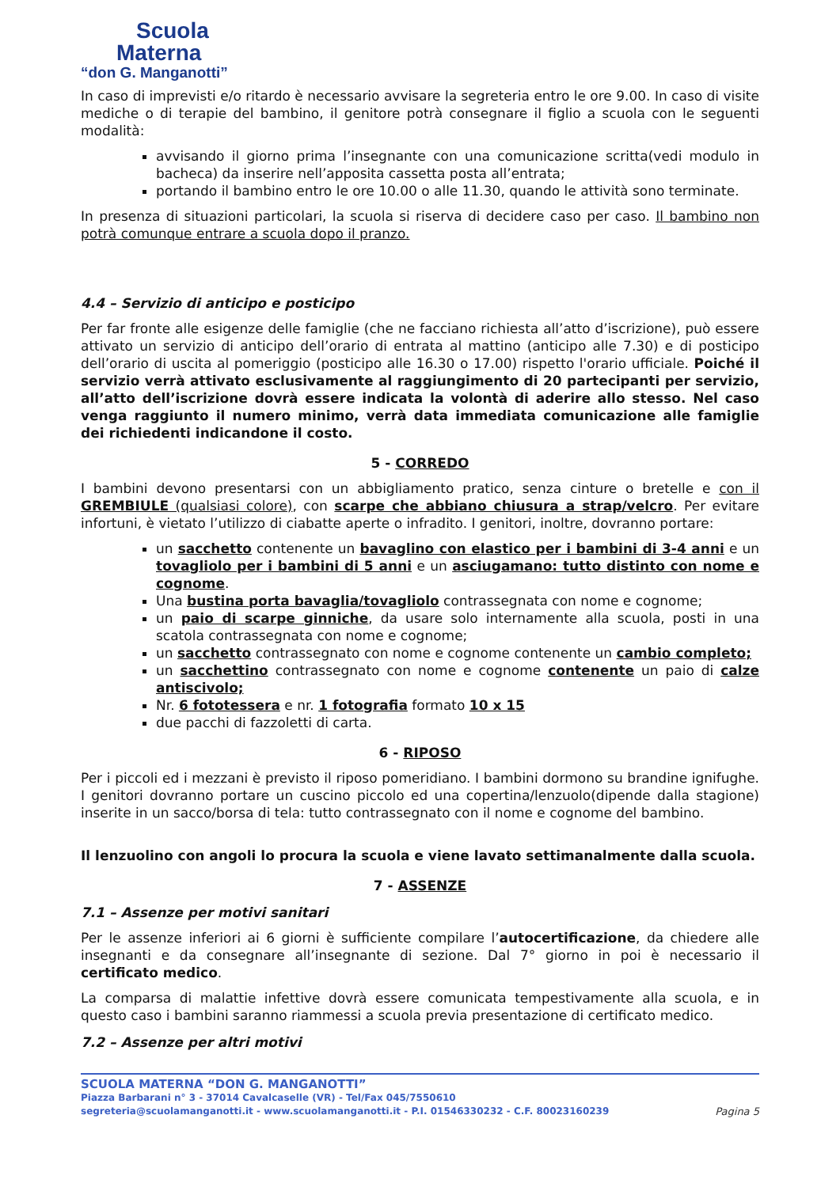Scuola
Materna
“don G. Manganotti”
In caso di imprevisti e/o ritardo è necessario avvisare la segreteria entro le ore 9.00. In caso di visite mediche o di terapie del bambino, il genitore potrà consegnare il figlio a scuola con le seguenti modalità:
avvisando il giorno prima l’insegnante con una comunicazione scritta(vedi modulo in bacheca) da inserire nell’apposita cassetta posta all’entrata;
portando il bambino entro le ore 10.00 o alle 11.30, quando le attività sono terminate.
In presenza di situazioni particolari, la scuola si riserva di decidere caso per caso. Il bambino non potrà comunque entrare a scuola dopo il pranzo.
4.4 – Servizio di anticipo e posticipo
Per far fronte alle esigenze delle famiglie (che ne facciano richiesta all’atto d’iscrizione), può essere attivato un servizio di anticipo dell’orario di entrata al mattino (anticipo alle 7.30) e di posticipo dell’orario di uscita al pomeriggio (posticipo alle 16.30 o 17.00) rispetto l'orario ufficiale. Poiché il servizio verrà attivato esclusivamente al raggiungimento di 20 partecipanti per servizio, all’atto dell’iscrizione dovrà essere indicata la volontà di aderire allo stesso. Nel caso venga raggiunto il numero minimo, verrà data immediata comunicazione alle famiglie dei richiedenti indicandone il costo.
5 - CORREDO
I bambini devono presentarsi con un abbigliamento pratico, senza cinture o bretelle e con il GREMBIULE (qualsiasi colore), con scarpe che abbiano chiusura a strap/velcro. Per evitare infortuni, è vietato l’utilizzo di ciabatte aperte o infradito. I genitori, inoltre, dovranno portare:
un sacchetto contenente un bavaglino con elastico per i bambini di 3-4 anni e un tovagliolo per i bambini di 5 anni e un asciugamano: tutto distinto con nome e cognome.
Una bustina porta bavaglia/tovagliolo contrassegnata con nome e cognome;
un paio di scarpe ginniche, da usare solo internamente alla scuola, posti in una scatola contrassegnata con nome e cognome;
un sacchetto contrassegnato con nome e cognome contenente un cambio completo;
un sacchettino contrassegnato con nome e cognome contenente un paio di calze antiscivolo;
Nr. 6 fototessera e nr. 1 fotografia formato 10 x 15
due pacchi di fazzoletti di carta.
6 - RIPOSO
Per i piccoli ed i mezzani è previsto il riposo pomeridiano. I bambini dormono su brandine ignifughe. I genitori dovranno portare un cuscino piccolo ed una copertina/lenzuolo(dipende dalla stagione) inserite in un sacco/borsa di tela: tutto contrassegnato con il nome e cognome del bambino.
Il lenzuolino con angoli lo procura la scuola e viene lavato settimanalmente dalla scuola.
7 - ASSENZE
7.1 – Assenze per motivi sanitari
Per le assenze inferiori ai 6 giorni è sufficiente compilare l’autocertificazione, da chiedere alle insegnanti e da consegnare all’insegnante di sezione. Dal 7° giorno in poi è necessario il certificato medico.
La comparsa di malattie infettive dovrà essere comunicata tempestivamente alla scuola, e in questo caso i bambini saranno riammessi a scuola previa presentazione di certificato medico.
7.2 – Assenze per altri motivi
SCUOLA MATERNA “DON G. MANGANOTTI”
Piazza Barbarani n° 3 - 37014 Cavalcaselle (VR) - Tel/Fax 045/7550610
segreteria@scuolamanganotti.it - www.scuolamanganotti.it - P.I. 01546330232 - C.F. 80023160239 Pagina 5